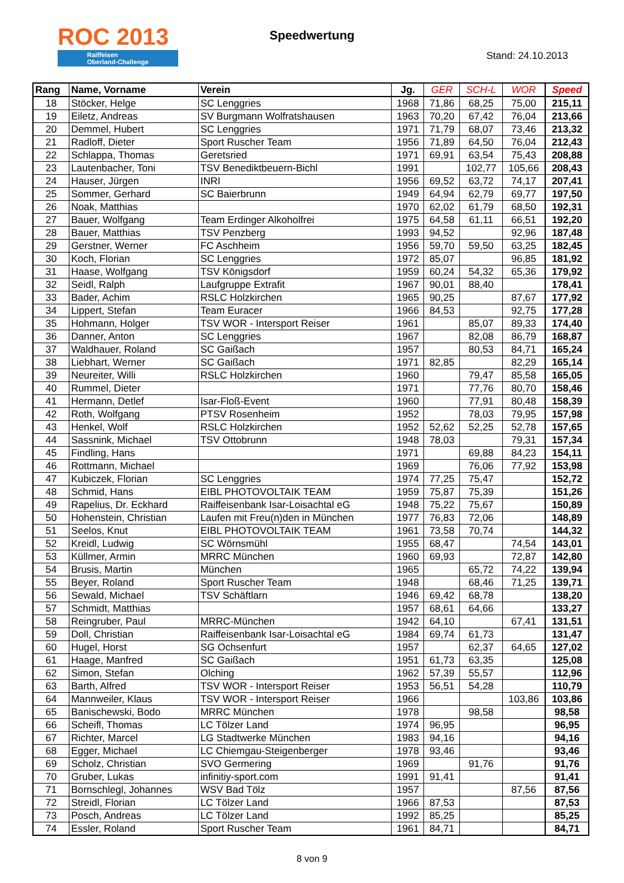ROC 2013
Raiffeisen
Oberland-Challenge
Speedwertung
Stand: 24.10.2013
| Rang | Name, Vorname | Verein | Jg. | GER | SCH-L | WOR | Speed |
| --- | --- | --- | --- | --- | --- | --- | --- |
| 18 | Stöcker, Helge | SC Lenggries | 1968 | 71,86 | 68,25 | 75,00 | 215,11 |
| 19 | Eiletz, Andreas | SV Burgmann Wolfratshausen | 1963 | 70,20 | 67,42 | 76,04 | 213,66 |
| 20 | Demmel, Hubert | SC Lenggries | 1971 | 71,79 | 68,07 | 73,46 | 213,32 |
| 21 | Radloff, Dieter | Sport Ruscher Team | 1956 | 71,89 | 64,50 | 76,04 | 212,43 |
| 22 | Schlappa, Thomas | Geretsried | 1971 | 69,91 | 63,54 | 75,43 | 208,88 |
| 23 | Lautenbacher, Toni | TSV Benediktbeuern-Bichl | 1991 | | 102,77 | 105,66 | 208,43 |
| 24 | Hauser, Jürgen | INRI | 1956 | 69,52 | 63,72 | 74,17 | 207,41 |
| 25 | Sommer, Gerhard | SC Baierbrunn | 1949 | 64,94 | 62,79 | 69,77 | 197,50 |
| 26 | Noak, Matthias | | 1970 | 62,02 | 61,79 | 68,50 | 192,31 |
| 27 | Bauer, Wolfgang | Team Erdinger Alkoholfrei | 1975 | 64,58 | 61,11 | 66,51 | 192,20 |
| 28 | Bauer, Matthias | TSV Penzberg | 1993 | 94,52 | | 92,96 | 187,48 |
| 29 | Gerstner, Werner | FC Aschheim | 1956 | 59,70 | 59,50 | 63,25 | 182,45 |
| 30 | Koch, Florian | SC Lenggries | 1972 | 85,07 | | 96,85 | 181,92 |
| 31 | Haase, Wolfgang | TSV Königsdorf | 1959 | 60,24 | 54,32 | 65,36 | 179,92 |
| 32 | Seidl, Ralph | Laufgruppe Extrafit | 1967 | 90,01 | 88,40 | | 178,41 |
| 33 | Bader, Achim | RSLC Holzkirchen | 1965 | 90,25 | | 87,67 | 177,92 |
| 34 | Lippert, Stefan | Team Euracer | 1966 | 84,53 | | 92,75 | 177,28 |
| 35 | Hohmann, Holger | TSV WOR - Intersport Reiser | 1961 | | 85,07 | 89,33 | 174,40 |
| 36 | Danner, Anton | SC Lenggries | 1967 | | 82,08 | 86,79 | 168,87 |
| 37 | Waldhauer, Roland | SC Gaißach | 1957 | | 80,53 | 84,71 | 165,24 |
| 38 | Liebhart, Werner | SC Gaißach | 1971 | 82,85 | | 82,29 | 165,14 |
| 39 | Neureiter, Willi | RSLC Holzkirchen | 1960 | | 79,47 | 85,58 | 165,05 |
| 40 | Rummel, Dieter | | 1971 | | 77,76 | 80,70 | 158,46 |
| 41 | Hermann, Detlef | Isar-Floß-Event | 1960 | | 77,91 | 80,48 | 158,39 |
| 42 | Roth, Wolfgang | PTSV Rosenheim | 1952 | | 78,03 | 79,95 | 157,98 |
| 43 | Henkel, Wolf | RSLC Holzkirchen | 1952 | 52,62 | 52,25 | 52,78 | 157,65 |
| 44 | Sassnink, Michael | TSV Ottobrunn | 1948 | 78,03 | | 79,31 | 157,34 |
| 45 | Findling, Hans | | 1971 | | 69,88 | 84,23 | 154,11 |
| 46 | Rottmann, Michael | | 1969 | | 76,06 | 77,92 | 153,98 |
| 47 | Kubiczek, Florian | SC Lenggries | 1974 | 77,25 | 75,47 | | 152,72 |
| 48 | Schmid, Hans | EIBL PHOTOVOLTAIK TEAM | 1959 | 75,87 | 75,39 | | 151,26 |
| 49 | Rapelius, Dr. Eckhard | Raiffeisenbank Isar-Loisachtal eG | 1948 | 75,22 | 75,67 | | 150,89 |
| 50 | Hohenstein, Christian | Laufen mit Freu(n)den in München | 1977 | 76,83 | 72,06 | | 148,89 |
| 51 | Seelos, Knut | EIBL PHOTOVOLTAIK TEAM | 1961 | 73,58 | 70,74 | | 144,32 |
| 52 | Kreidl, Ludwig | SC Wörnsmühl | 1955 | 68,47 | | 74,54 | 143,01 |
| 53 | Küllmer, Armin | MRRC München | 1960 | 69,93 | | 72,87 | 142,80 |
| 54 | Brusis, Martin | München | 1965 | | 65,72 | 74,22 | 139,94 |
| 55 | Beyer, Roland | Sport Ruscher Team | 1948 | | 68,46 | 71,25 | 139,71 |
| 56 | Sewald, Michael | TSV Schäftlarn | 1946 | 69,42 | 68,78 | | 138,20 |
| 57 | Schmidt, Matthias | | 1957 | 68,61 | 64,66 | | 133,27 |
| 58 | Reingruber, Paul | MRRC-München | 1942 | 64,10 | | 67,41 | 131,51 |
| 59 | Doll, Christian | Raiffeisenbank Isar-Loisachtal eG | 1984 | 69,74 | 61,73 | | 131,47 |
| 60 | Hugel, Horst | SG Ochsenfurt | 1957 | | 62,37 | 64,65 | 127,02 |
| 61 | Haage, Manfred | SC Gaißach | 1951 | 61,73 | 63,35 | | 125,08 |
| 62 | Simon, Stefan | Olching | 1962 | 57,39 | 55,57 | | 112,96 |
| 63 | Barth, Alfred | TSV WOR - Intersport Reiser | 1953 | 56,51 | 54,28 | | 110,79 |
| 64 | Mannweiler, Klaus | TSV WOR - Intersport Reiser | 1966 | | | 103,86 | 103,86 |
| 65 | Banischewski, Bodo | MRRC München | 1978 | | 98,58 | | 98,58 |
| 66 | Scheifl, Thomas | LC Tölzer Land | 1974 | 96,95 | | | 96,95 |
| 67 | Richter, Marcel | LG Stadtwerke München | 1983 | 94,16 | | | 94,16 |
| 68 | Egger, Michael | LC Chiemgau-Steigenberger | 1978 | 93,46 | | | 93,46 |
| 69 | Scholz, Christian | SVO Germering | 1969 | | 91,76 | | 91,76 |
| 70 | Gruber, Lukas | infinitiy-sport.com | 1991 | 91,41 | | | 91,41 |
| 71 | Bornschlegl, Johannes | WSV Bad Tölz | 1957 | | | 87,56 | 87,56 |
| 72 | Streidl, Florian | LC Tölzer Land | 1966 | 87,53 | | | 87,53 |
| 73 | Posch, Andreas | LC Tölzer Land | 1992 | 85,25 | | | 85,25 |
| 74 | Essler, Roland | Sport Ruscher Team | 1961 | 84,71 | | | 84,71 |
8 von 9